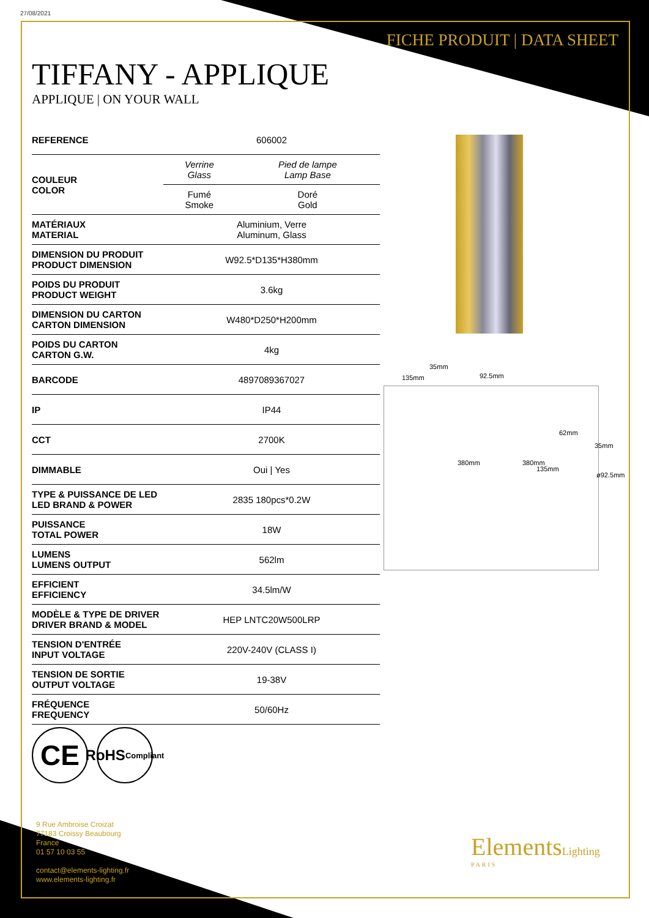27/08/2021
FICHE PRODUIT | DATA SHEET
TIFFANY - APPLIQUE
APPLIQUE | ON YOUR WALL
| REFERENCE | 606002 | |
| COULEUR COLOR | Verrine Glass | Pied de lampe Lamp Base |
| | Fumé Smoke | Doré Gold |
| MATÉRIAUX MATERIAL | Aluminium, Verre Aluminum, Glass | |
| DIMENSION DU PRODUIT PRODUCT DIMENSION | W92.5*D135*H380mm | |
| POIDS DU PRODUIT PRODUCT WEIGHT | 3.6kg | |
| DIMENSION DU CARTON CARTON DIMENSION | W480*D250*H200mm | |
| POIDS DU CARTON CARTON G.W. | 4kg | |
| BARCODE | 4897089367027 | |
| IP | IP44 | |
| CCT | 2700K | |
| DIMMABLE | Oui / Yes | |
| TYPE & PUISSANCE DE LED LED BRAND & POWER | 2835 180pcs*0.2W | |
| PUISSANCE TOTAL POWER | 18W | |
| LUMENS LUMENS OUTPUT | 562lm | |
| EFFICIENT EFFICIENCY | 34.5lm/W | |
| MODÈLE & TYPE DE DRIVER DRIVER BRAND & MODEL | HEP LNTC20W500LRP | |
| TENSION D'ENTRÉE INPUT VOLTAGE | 220V-240V (CLASS I) | |
| TENSION DE SORTIE OUTPUT VOLTAGE | 19-38V | |
| FRÉQUENCE FREQUENCY | 50/60Hz | |
35mm
135mm 92.5mm
62mm
380mm 380mm
135mm
35mm
ø92.5mm
CE
RoHS
Compliant
9 Rue Ambroise Croizat
77183 Croissy Beaubourg
France
01 57 10 03 55
contact@elements-lighting.fr
www.elements-lighting.fr
ElementsLighting
PARIS